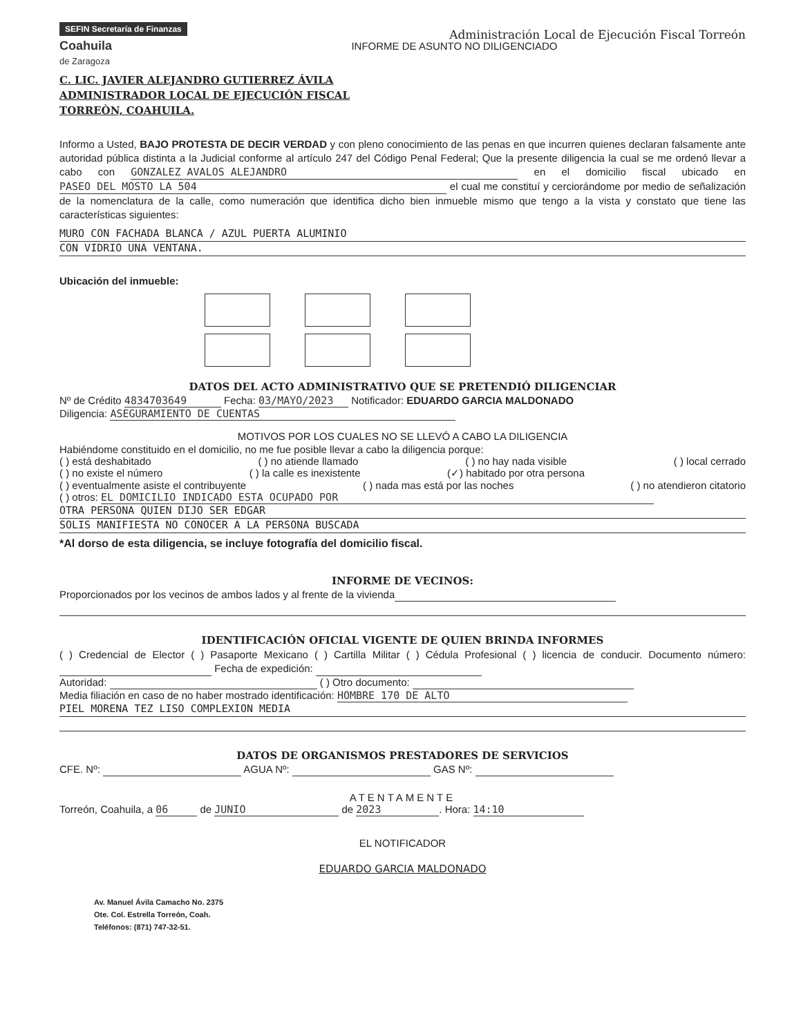SEFIN Secretaría de Finanzas
Coahuila
de Zaragoza
Administración Local de Ejecución Fiscal Torreón
INFORME DE ASUNTO NO DILIGENCIADO
C. LIC. JAVIER ALEJANDRO GUTIERREZ ÁVILA
ADMINISTRADOR LOCAL DE EJECUCIÓN FISCAL
TORREÒN, COAHUILA.
Informo a Usted, BAJO PROTESTA DE DECIR VERDAD y con pleno conocimiento de las penas en que incurren quienes declaran falsamente ante autoridad pública distinta a la Judicial conforme al artículo 247 del Código Penal Federal; Que la presente diligencia la cual se me ordenó llevar a cabo con GONZALEZ AVALOS ALEJANDRO en el domicilio fiscal ubicado en PASEO DEL MOSTO LA 504 el cual me constituí y cerciorándome por medio de señalización de la nomenclatura de la calle, como numeración que identifica dicho bien inmueble mismo que tengo a la vista y constato que tiene las características siguientes:
MURO CON FACHADA BLANCA / AZUL PUERTA ALUMINIO
CON VIDRIO UNA VENTANA.
Ubicación del inmueble:
DATOS DEL ACTO ADMINISTRATIVO QUE SE PRETENDIÓ DILIGENCIAR
Nº de Crédito 4834703649 Fecha: 03/MAYO/2023 Notificador: EDUARDO GARCIA MALDONADO
Diligencia: ASEGURAMIENTO DE CUENTAS
MOTIVOS POR LOS CUALES NO SE LLEVÓ A CABO LA DILIGENCIA
Habiéndome constituido en el domicilio, no me fue posible llevar a cabo la diligencia porque:
( ) está deshabitado ( ) no atiende llamado ( ) no hay nada visible ( ) local cerrado
( ) no existe el número ( ) la calle es inexistente (✓) habitado por otra persona
( ) eventualmente asiste el contribuyente ( ) nada mas está por las noches ( ) no atendieron citatorio
( ) otros: EL DOMICILIO INDICADO ESTA OCUPADO POR
OTRA PERSONA QUIEN DIJO SER EDGAR
SOLIS MANIFIESTA NO CONOCER A LA PERSONA BUSCADA
*Al dorso de esta diligencia, se incluye fotografía del domicilio fiscal.
INFORME DE VECINOS:
Proporcionados por los vecinos de ambos lados y al frente de la vivienda
IDENTIFICACIÓN OFICIAL VIGENTE DE QUIEN BRINDA INFORMES
( ) Credencial de Elector ( ) Pasaporte Mexicano ( ) Cartilla Militar ( ) Cédula Profesional ( ) licencia de conducir. Documento número: Fecha de expedición:
Autoridad: ( ) Otro documento:
Media filiación en caso de no haber mostrado identificación: HOMBRE 170 DE ALTO
PIEL MORENA TEZ LISO COMPLEXION MEDIA
DATOS DE ORGANISMOS PRESTADORES DE SERVICIOS
CFE. Nº: AGUA Nº: GAS Nº:
ATENTAMENTE
Torreón, Coahuila, a 06 de JUNIO de 2023. Hora: 14:10
EL NOTIFICADOR
EDUARDO GARCIA MALDONADO
Av. Manuel Ávila Camacho No. 2375
Ote. Col. Estrella Torreón, Coah.
Teléfonos: (871) 747-32-51.